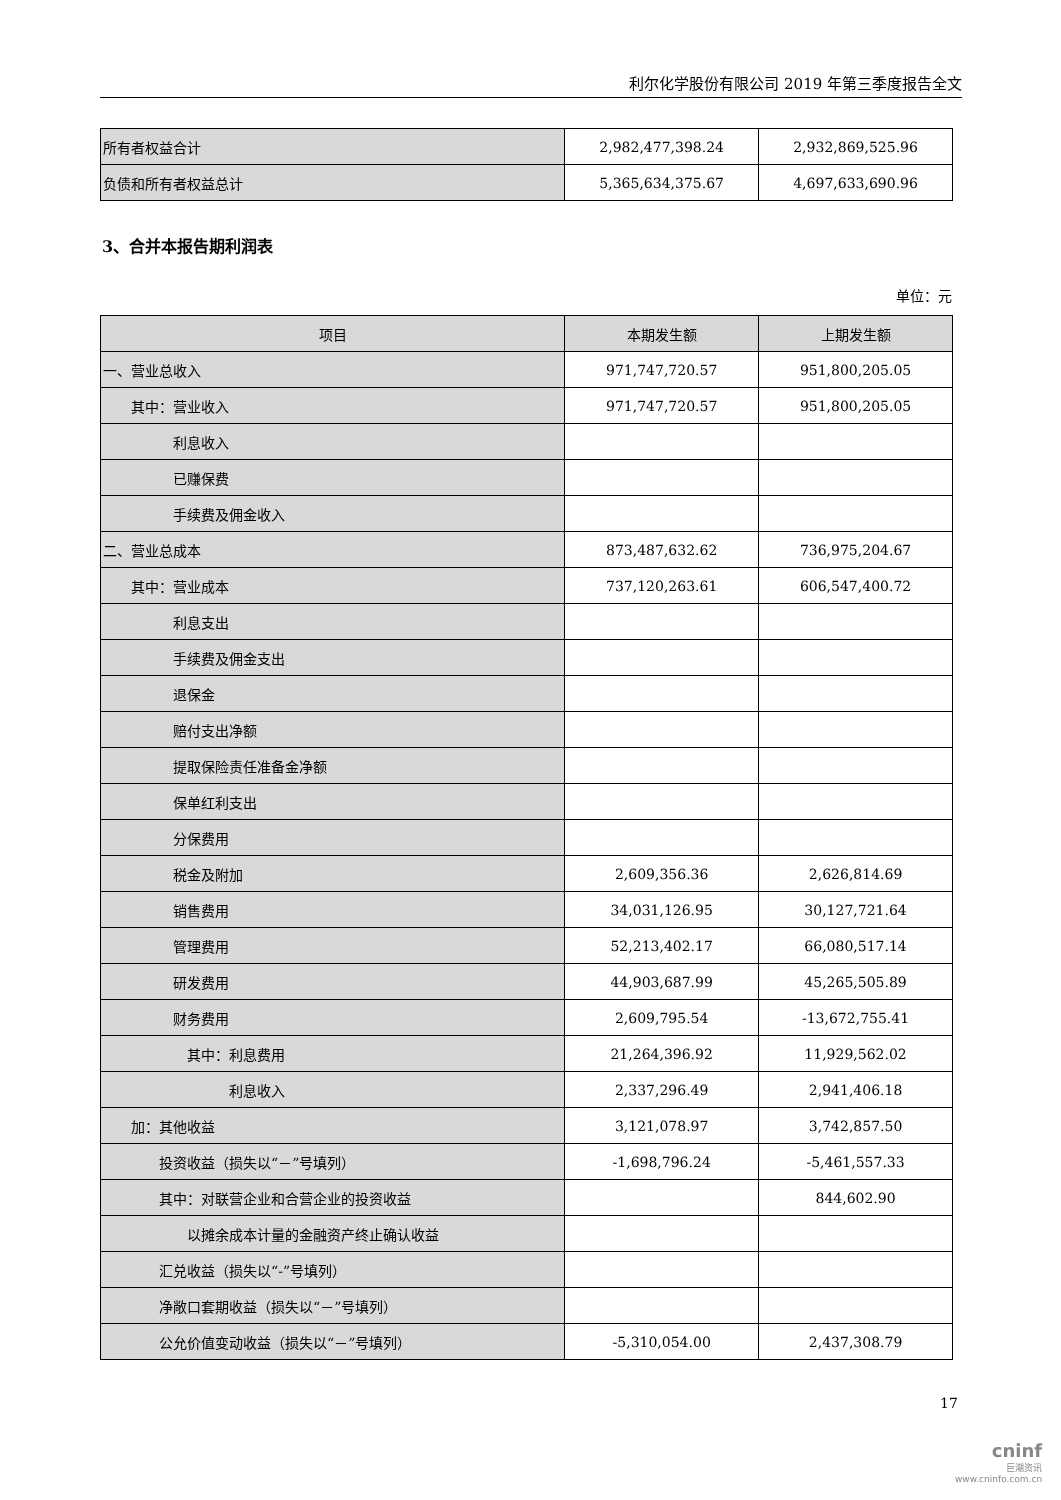利尔化学股份有限公司 2019 年第三季度报告全文
| 所有者权益合计 | 2,982,477,398.24 | 2,932,869,525.96 |
| 负债和所有者权益总计 | 5,365,634,375.67 | 4,697,633,690.96 |
3、合并本报告期利润表
单位：元
| 项目 | 本期发生额 | 上期发生额 |
| --- | --- | --- |
| 一、营业总收入 | 971,747,720.57 | 951,800,205.05 |
| 其中：营业收入 | 971,747,720.57 | 951,800,205.05 |
| 利息收入 | | |
| 已赚保费 | | |
| 手续费及佣金收入 | | |
| 二、营业总成本 | 873,487,632.62 | 736,975,204.67 |
| 其中：营业成本 | 737,120,263.61 | 606,547,400.72 |
| 利息支出 | | |
| 手续费及佣金支出 | | |
| 退保金 | | |
| 赔付支出净额 | | |
| 提取保险责任准备金净额 | | |
| 保单红利支出 | | |
| 分保费用 | | |
| 税金及附加 | 2,609,356.36 | 2,626,814.69 |
| 销售费用 | 34,031,126.95 | 30,127,721.64 |
| 管理费用 | 52,213,402.17 | 66,080,517.14 |
| 研发费用 | 44,903,687.99 | 45,265,505.89 |
| 财务费用 | 2,609,795.54 | -13,672,755.41 |
| 其中：利息费用 | 21,264,396.92 | 11,929,562.02 |
| 利息收入 | 2,337,296.49 | 2,941,406.18 |
| 加：其他收益 | 3,121,078.97 | 3,742,857.50 |
| 投资收益（损失以“－”号填列） | -1,698,796.24 | -5,461,557.33 |
| 其中：对联营企业和合营企业的投资收益 | | 844,602.90 |
| 以摊余成本计量的金融资产终止确认收益 | | |
| 汇兑收益（损失以“-”号填列） | | |
| 净敞口套期收益（损失以“－”号填列） | | |
| 公允价值变动收益（损失以“－”号填列） | -5,310,054.00 | 2,437,308.79 |
17
cninf
巨潮资讯
www.cninfo.com.cn